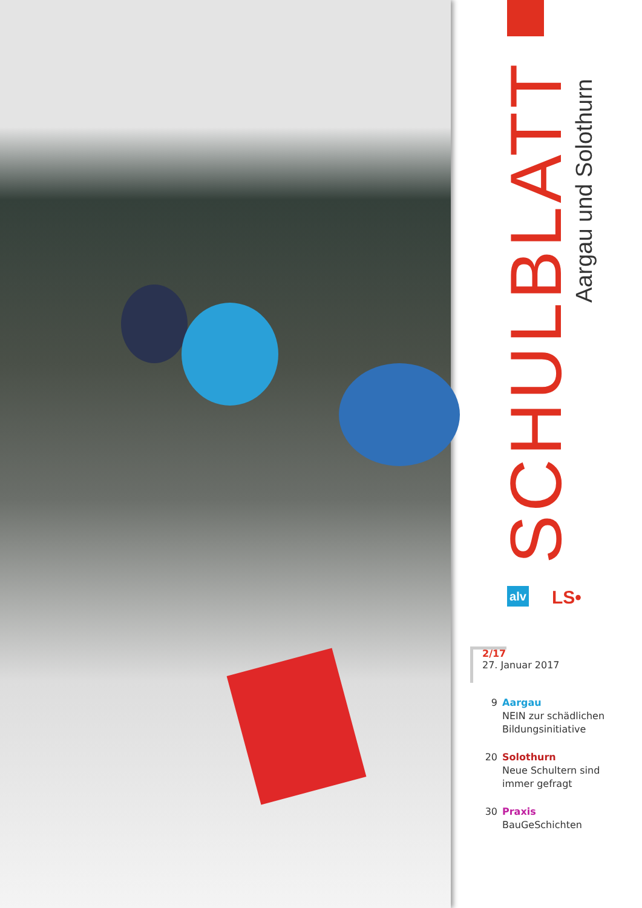SCHULBLATT
Aargau und Solothurn
alv LS•
2/17
27. Januar 2017
9 Aargau
NEIN zur schädlichen
Bildungsinitiative
20 Solothurn
Neue Schultern sind
immer gefragt
30 Praxis
BauGeSchichten